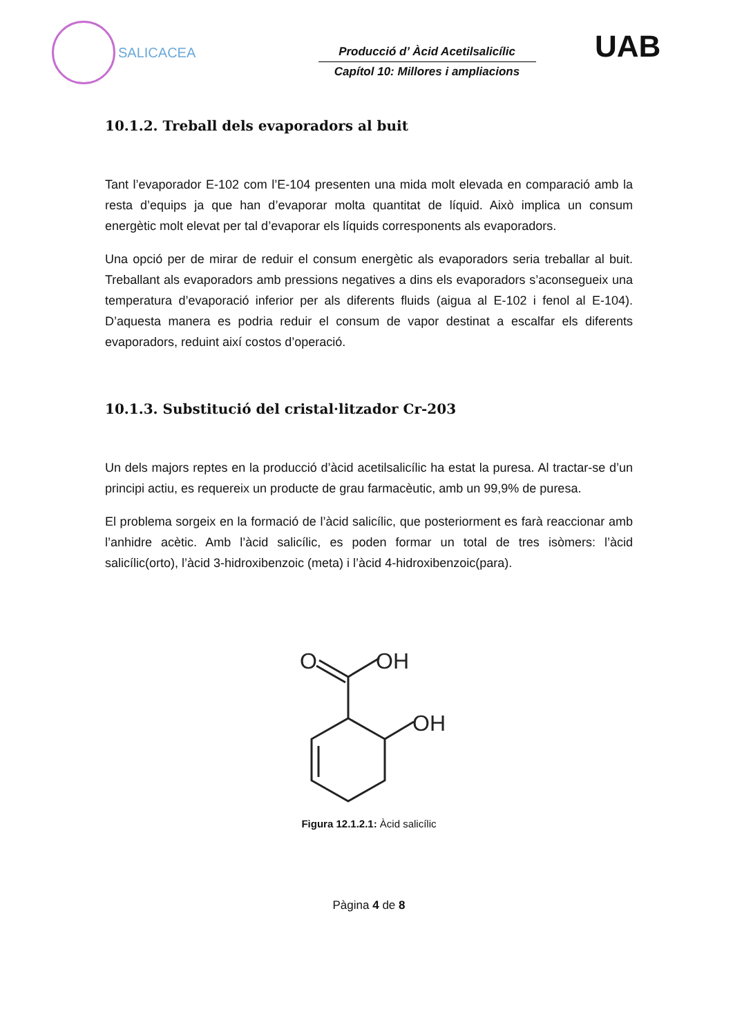SALICACEA
Producció d’ Àcid Acetilsalicílic
Capítol 10: Millores i ampliacions
UAB
10.1.2. Treball dels evaporadors al buit
Tant l’evaporador E-102 com l’E-104 presenten una mida molt elevada en comparació amb la resta d’equips ja que han d’evaporar molta quantitat de líquid. Això implica un consum energètic molt elevat per tal d’evaporar els líquids corresponents als evaporadors.
Una opció per de mirar de reduir el consum energètic als evaporadors seria treballar al buit. Treballant als evaporadors amb pressions negatives a dins els evaporadors s’aconsegueix una temperatura d’evaporació inferior per als diferents fluids (aigua al E-102 i fenol al E-104). D’aquesta manera es podria reduir el consum de vapor destinat a escalfar els diferents evaporadors, reduint així costos d’operació.
10.1.3. Substitució del cristal·litzador Cr-203
Un dels majors reptes en la producció d’àcid acetilsalicílic ha estat la puresa. Al tractar-se d’un principi actiu, es requereix un producte de grau farmacèutic, amb un 99,9% de puresa.
El problema sorgeix en la formació de l’àcid salicílic, que posteriorment es farà reaccionar amb l’anhidre acètic. Amb l’àcid salicílic, es poden formar un total de tres isòmers: l’àcid salicílic(orto), l’àcid 3-hidroxibenzoic (meta) i l’àcid 4-hidroxibenzoic(para).
O
OH
OH
Figura 12.1.2.1: Àcid salicílic
Pàgina 4 de 8